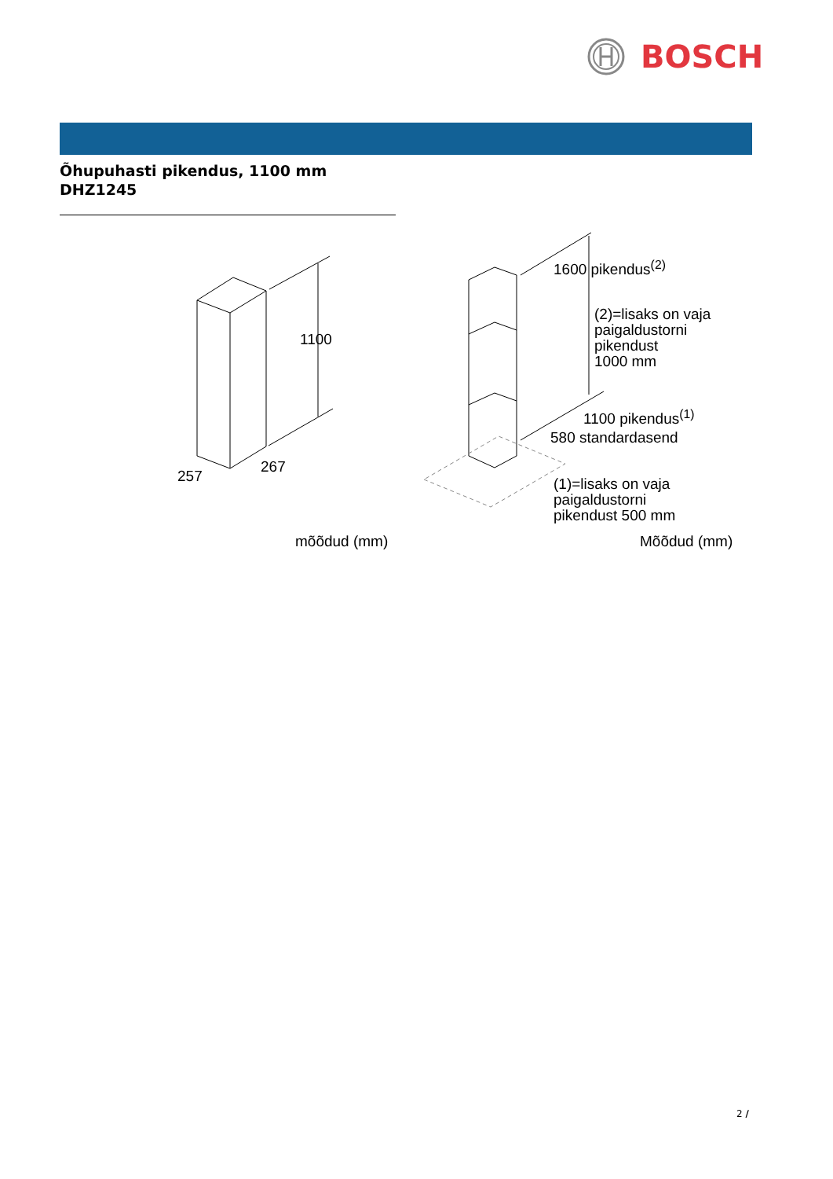BOSCH
Õhupuhasti pikendus, 1100 mm
DHZ1245
1100
257
267
mõõdud (mm)
1600 pikendus<sup>(2)</sup>
(2)=lisaks on vaja
paigaldustorni
pikendust
1000 mm
1100 pikendus<sup>(1)</sup>
580 standardasend
(1)=lisaks on vaja
paigaldustorni
pikendust 500 mm
Mõõdud (mm)
2 /